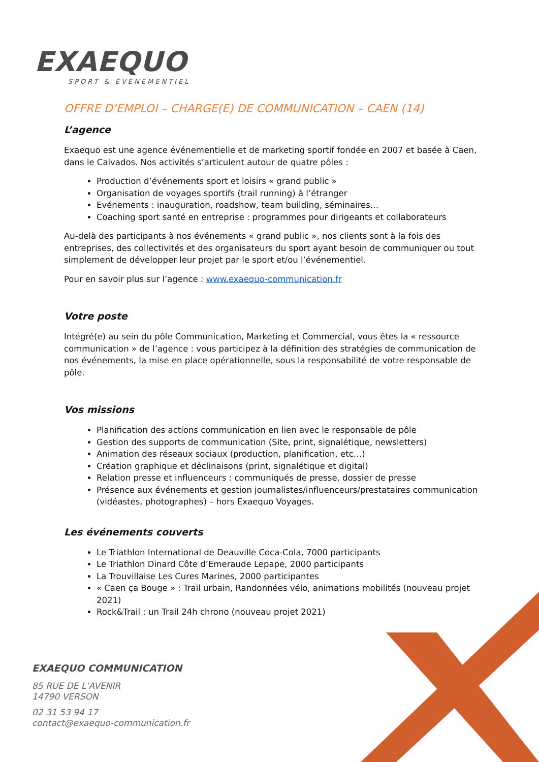EXAEQUO
SPORT & ÉVÉNEMENTIEL
OFFRE D’EMPLOI – CHARGE(E) DE COMMUNICATION – CAEN (14)
L’agence
Exaequo est une agence événementielle et de marketing sportif fondée en 2007 et basée à Caen, dans le Calvados. Nos activités s’articulent autour de quatre pôles :
Production d’événements sport et loisirs « grand public »
Organisation de voyages sportifs (trail running) à l’étranger
Evénements : inauguration, roadshow, team building, séminaires…
Coaching sport santé en entreprise : programmes pour dirigeants et collaborateurs
Au-delà des participants à nos événements « grand public », nos clients sont à la fois des entreprises, des collectivités et des organisateurs du sport ayant besoin de communiquer ou tout simplement de développer leur projet par le sport et/ou l’événementiel.
Pour en savoir plus sur l’agence : www.exaequo-communication.fr
Votre poste
Intégré(e) au sein du pôle Communication, Marketing et Commercial, vous êtes la « ressource communication » de l’agence : vous participez à la définition des stratégies de communication de nos événements, la mise en place opérationnelle, sous la responsabilité de votre responsable de pôle.
Vos missions
Planification des actions communication en lien avec le responsable de pôle
Gestion des supports de communication (Site, print, signalétique, newsletters)
Animation des réseaux sociaux (production, planification, etc…)
Création graphique et déclinaisons (print, signalétique et digital)
Relation presse et influenceurs : communiqués de presse, dossier de presse
Présence aux événements et gestion journalistes/influenceurs/prestataires communication (vidéastes, photographes) – hors Exaequo Voyages.
Les événements couverts
Le Triathlon International de Deauville Coca-Cola, 7000 participants
Le Triathlon Dinard Côte d’Emeraude Lepape, 2000 participants
La Trouvillaise Les Cures Marines, 2000 participantes
« Caen ça Bouge » : Trail urbain, Randonnées vélo, animations mobilités (nouveau projet 2021)
Rock&Trail : un Trail 24h chrono (nouveau projet 2021)
EXAEQUO COMMUNICATION
85 RUE DE L’AVENIR
14790 VERSON
02 31 53 94 17
contact@exaequo-communication.fr